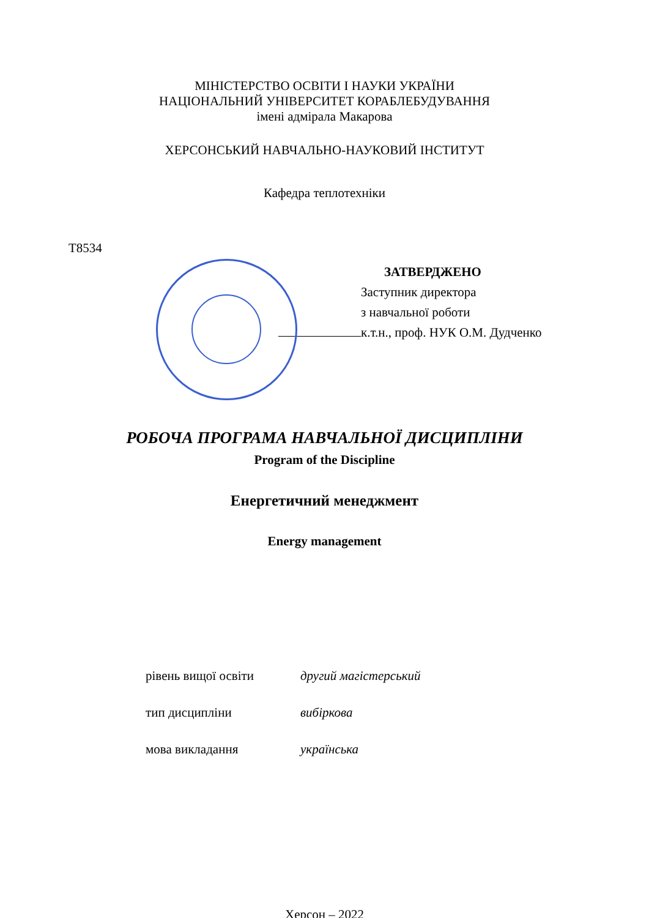МІНІСТЕРСТВО ОСВІТИ І НАУКИ УКРАЇНИ
НАЦІОНАЛЬНИЙ УНІВЕРСИТЕТ КОРАБЛЕБУДУВАННЯ
імені адмірала Макарова
ХЕРСОНСЬКИЙ НАВЧАЛЬНО-НАУКОВИЙ ІНСТИТУТ
Кафедра теплотехніки
Т8534
ЗАТВЕРДЖЕНО
Заступник директора
з навчальної роботи
к.т.н., проф. НУК О.М. Дудченко
РОБОЧА ПРОГРАМА НАВЧАЛЬНОЇ ДИСЦИПЛІНИ
Program of the Discipline
Енергетичний менеджмент
Energy management
рівень вищої освіти другий магістерський
тип дисципліни вибіркова
мова викладання українська
Херсон – 2022